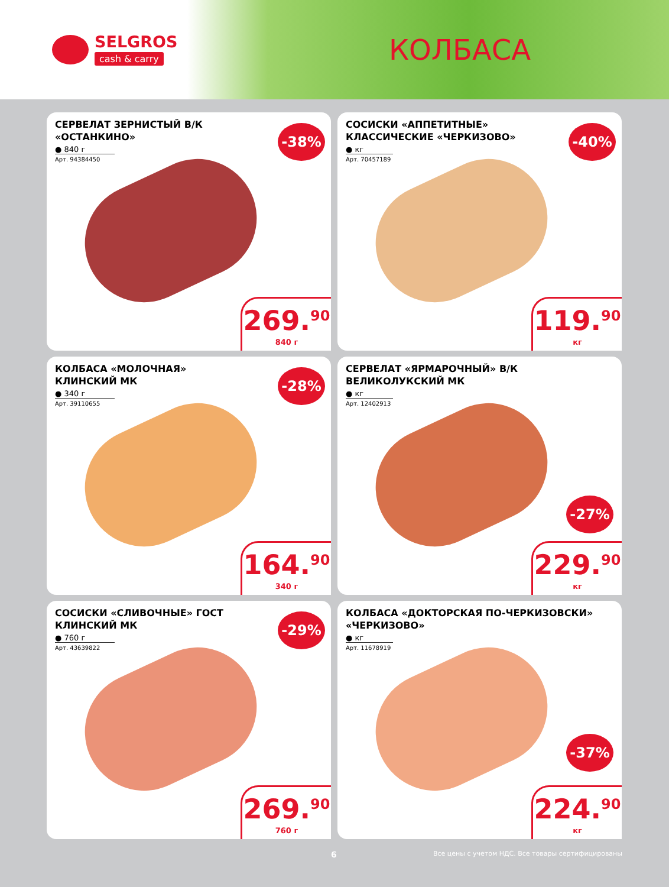SELGROS
cash & carry
КОЛБАСА
СЕРВЕЛАТ ЗЕРНИСТЫЙ В/К «ОСТАНКИНО»
● 840 г
Арт. 94384450
-38%
269.<sup>90</sup>
840 г
СОСИСКИ «АППЕТИТНЫЕ» КЛАССИЧЕСКИЕ «ЧЕРКИЗОВО»
● кг
Арт. 70457189
-40%
119.<sup>90</sup>
кг
КОЛБАСА «МОЛОЧНАЯ» КЛИНСКИЙ МК
● 340 г
Арт. 39110655
-28%
164.<sup>90</sup>
340 г
СЕРВЕЛАТ «ЯРМАРОЧНЫЙ» В/К ВЕЛИКОЛУКСКИЙ МК
● кг
Арт. 12402913
-27%
229.<sup>90</sup>
кг
СОСИСКИ «СЛИВОЧНЫЕ» ГОСТ КЛИНСКИЙ МК
● 760 г
Арт. 43639822
-29%
269.<sup>90</sup>
760 г
КОЛБАСА «ДОКТОРСКАЯ ПО-ЧЕРКИЗОВСКИ» «ЧЕРКИЗОВО»
● кг
Арт. 11678919
-37%
224.<sup>90</sup>
кг
6 Все цены с учетом НДС. Все товары сертифицированы